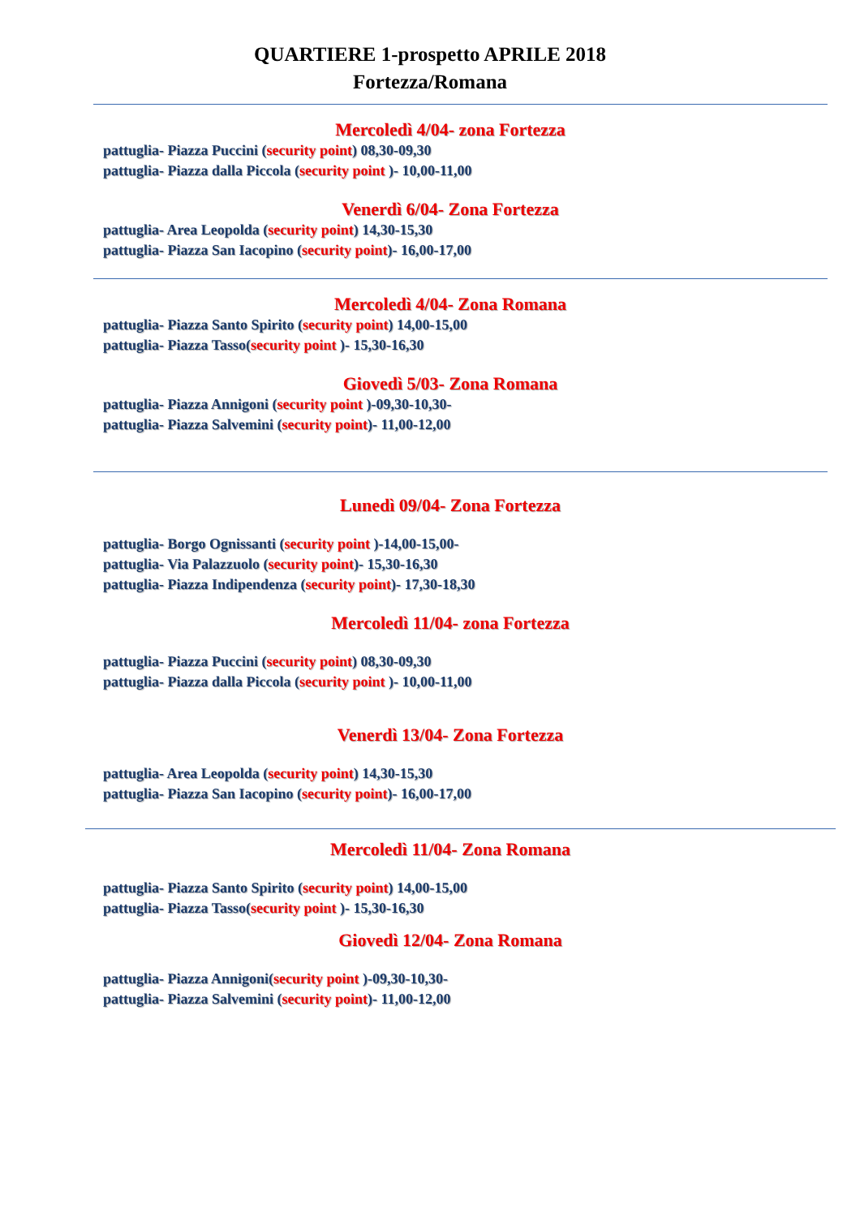QUARTIERE 1-prospetto APRILE 2018
Fortezza/Romana
Mercoledì 4/04- zona Fortezza
pattuglia- Piazza Puccini (security point) 08,30-09,30
pattuglia- Piazza dalla Piccola (security point )- 10,00-11,00
Venerdì 6/04- Zona Fortezza
pattuglia- Area Leopolda (security point) 14,30-15,30
pattuglia- Piazza San Iacopino (security point)- 16,00-17,00
Mercoledì 4/04- Zona Romana
pattuglia- Piazza Santo Spirito (security point) 14,00-15,00
pattuglia- Piazza Tasso(security point )- 15,30-16,30
Giovedì 5/03- Zona Romana
pattuglia- Piazza Annigoni (security point )-09,30-10,30-
pattuglia- Piazza Salvemini (security point)- 11,00-12,00
Lunedì 09/04- Zona Fortezza
pattuglia- Borgo Ognissanti (security point )-14,00-15,00-
pattuglia- Via Palazzuolo (security point)- 15,30-16,30
pattuglia- Piazza Indipendenza (security point)- 17,30-18,30
Mercoledì 11/04- zona Fortezza
pattuglia- Piazza Puccini (security point) 08,30-09,30
pattuglia- Piazza dalla Piccola (security point )- 10,00-11,00
Venerdì 13/04- Zona Fortezza
pattuglia- Area Leopolda (security point) 14,30-15,30
pattuglia- Piazza San Iacopino (security point)- 16,00-17,00
Mercoledì 11/04- Zona Romana
pattuglia- Piazza Santo Spirito (security point) 14,00-15,00
pattuglia- Piazza Tasso(security point )- 15,30-16,30
Giovedì 12/04- Zona Romana
pattuglia- Piazza Annigoni(security point )-09,30-10,30-
pattuglia- Piazza Salvemini (security point)- 11,00-12,00